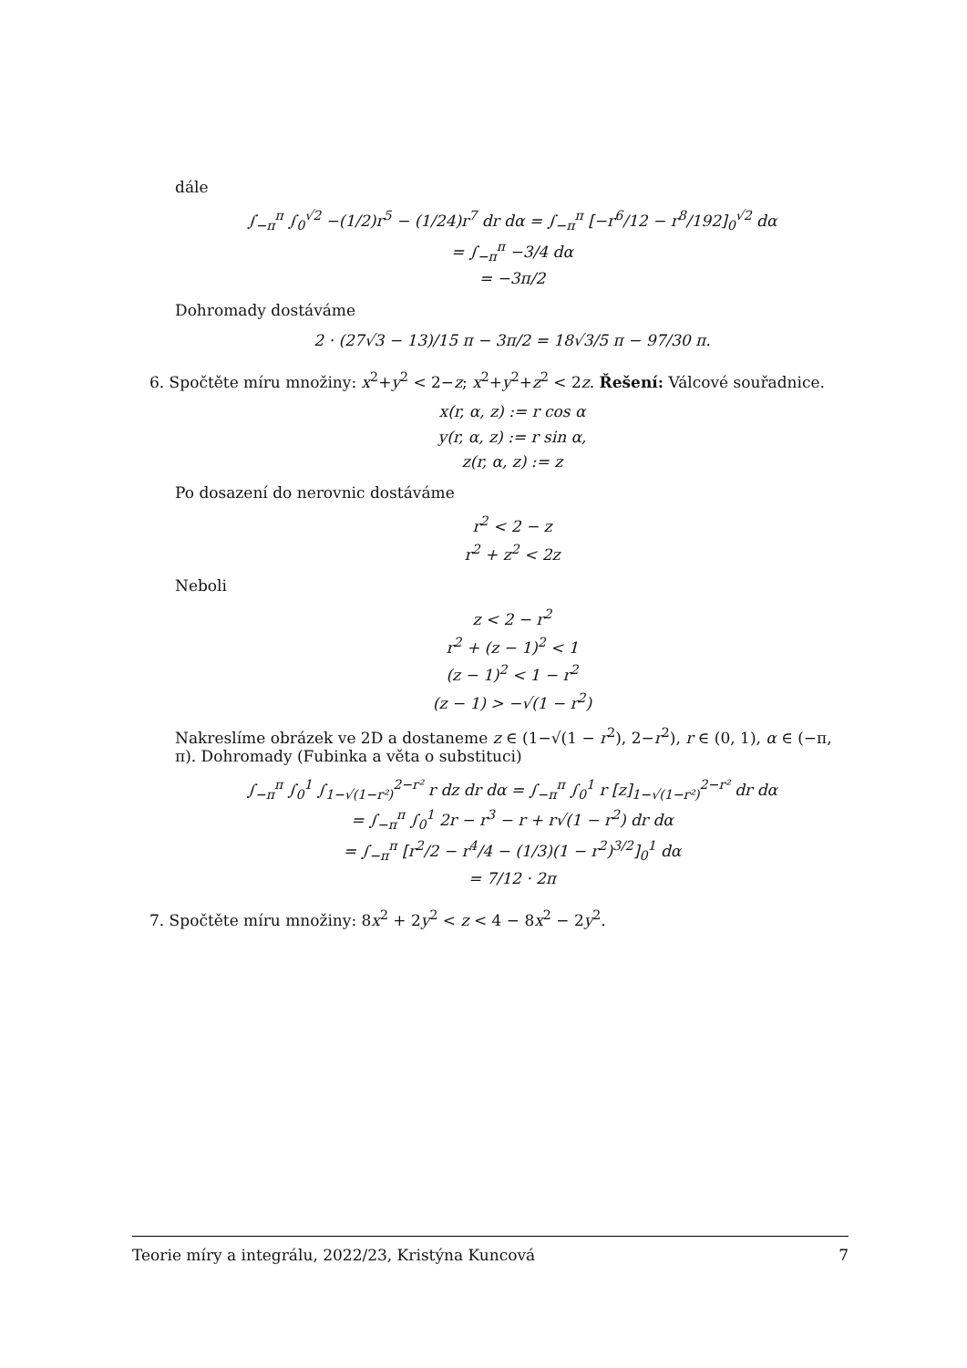dále
∫<sub>−π</sub><sup>π</sup> ∫<sub>0</sub><sup>√2</sup> −(1/2)r<sup>5</sup> − (1/24)r<sup>7</sup> dr dα = ∫<sub>−π</sub><sup>π</sup> [−r<sup>6</sup>/12 − r<sup>8</sup>/192]<sub>0</sub><sup>√2</sup> dα
= ∫<sub>−π</sub><sup>π</sup> −3/4 dα
= −3π/2
Dohromady dostáváme
2 · (27√3 − 13)/15 π − 3π/2 = 18√3/5 π − 97/30 π.
6. Spočtěte míru množiny: x<sup>2</sup>+y<sup>2</sup> < 2−z; x<sup>2</sup>+y<sup>2</sup>+z<sup>2</sup> < 2z. Řešení: Válcové souřadnice.
x(r, α, z) := r cos α
y(r, α, z) := r sin α,
z(r, α, z) := z
Po dosazení do nerovnic dostáváme
r<sup>2</sup> < 2 − z
r<sup>2</sup> + z<sup>2</sup> < 2z
Neboli
z < 2 − r<sup>2</sup>
r<sup>2</sup> + (z − 1)<sup>2</sup> < 1
(z − 1)<sup>2</sup> < 1 − r<sup>2</sup>
(z − 1) > −√(1 − r<sup>2</sup>)
Nakreslíme obrázek ve 2D a dostaneme z ∈ (1−√(1 − r<sup>2</sup>), 2−r<sup>2</sup>), r ∈ (0, 1), α ∈ (−π, π). Dohromady (Fubinka a věta o substituci)
∫<sub>−π</sub><sup>π</sup> ∫<sub>0</sub><sup>1</sup> ∫<sub>1−√(1−r²)</sub><sup>2−r²</sup> r dz dr dα = ∫<sub>−π</sub><sup>π</sup> ∫<sub>0</sub><sup>1</sup> r [z]<sub>1−√(1−r²)</sub><sup>2−r²</sup> dr dα
= ∫<sub>−π</sub><sup>π</sup> ∫<sub>0</sub><sup>1</sup> 2r − r<sup>3</sup> − r + r√(1 − r<sup>2</sup>) dr dα
= ∫<sub>−π</sub><sup>π</sup> [r<sup>2</sup>/2 − r<sup>4</sup>/4 − (1/3)(1 − r<sup>2</sup>)<sup>3/2</sup>]<sub>0</sub><sup>1</sup> dα
= 7/12 · 2π
7. Spočtěte míru množiny: 8x<sup>2</sup> + 2y<sup>2</sup> < z < 4 − 8x<sup>2</sup> − 2y<sup>2</sup>.
Teorie míry a integrálu, 2022/23, Kristýna Kuncová 7